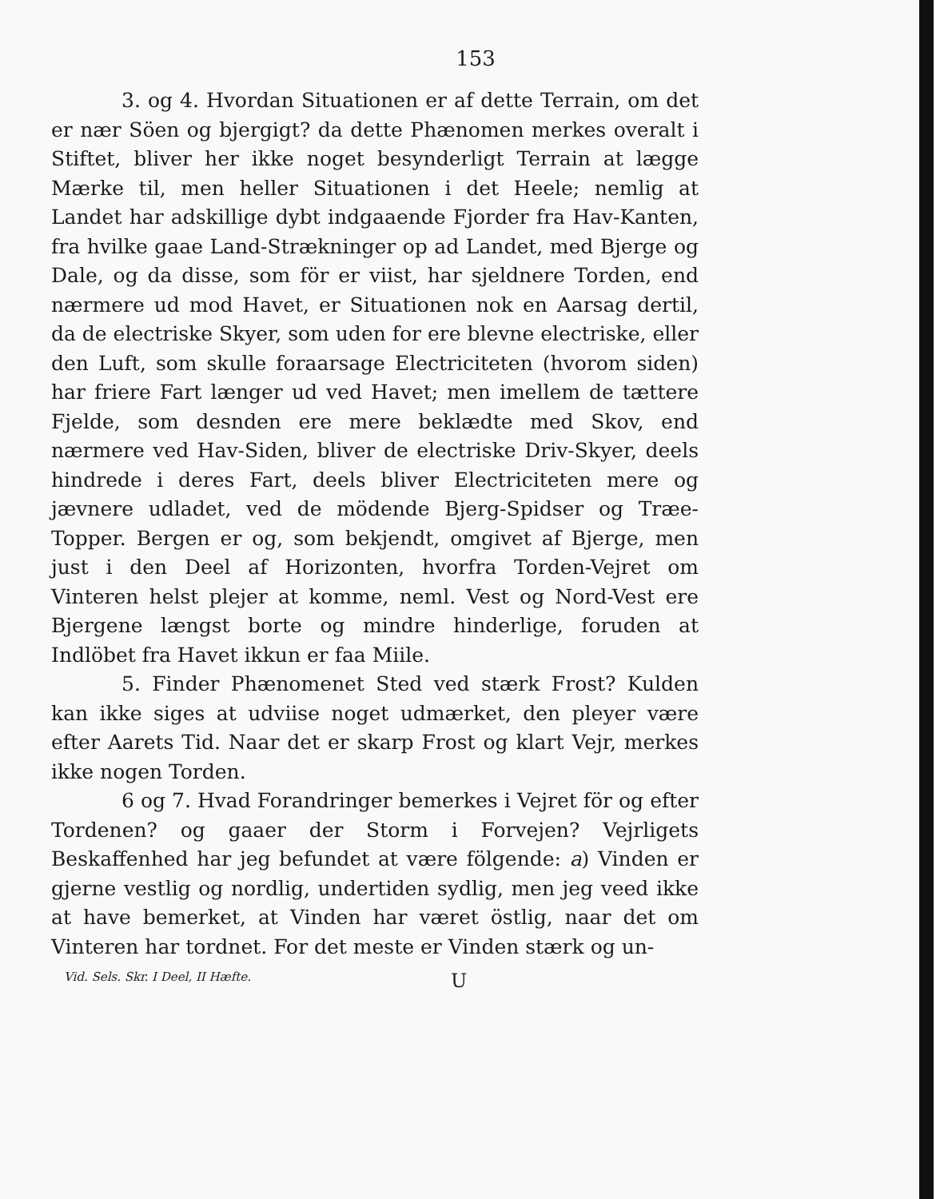153
3. og 4. Hvordan Situationen er af dette Terrain, om det er nær Söen og bjergigt? da dette Phænomen merkes overalt i Stiftet, bliver her ikke noget besynderligt Terrain at lægge Mærke til, men heller Situationen i det Heele; nemlig at Landet har adskillige dybt indgaaende Fjorder fra Hav-Kanten, fra hvilke gaae Land-Strækninger op ad Landet, med Bjerge og Dale, og da disse, som för er viist, har sjeldnere Torden, end nærmere ud mod Havet, er Situationen nok en Aarsag dertil, da de electriske Skyer, som uden for ere blevne electriske, eller den Luft, som skulle foraarsage Electriciteten (hvorom siden) har friere Fart længer ud ved Havet; men imellem de tættere Fjelde, som desnden ere mere beklædte med Skov, end nærmere ved Hav-Siden, bliver de electriske Driv-Skyer, deels hindrede i deres Fart, deels bliver Electriciteten mere og jævnere udladet, ved de mödende Bjerg-Spidser og Træe-Topper. Bergen er og, som bekjendt, omgivet af Bjerge, men just i den Deel af Horizonten, hvorfra Torden-Vejret om Vinteren helst plejer at komme, neml. Vest og Nord-Vest ere Bjergene længst borte og mindre hinderlige, foruden at Indlöbet fra Havet ikkun er faa Miile.
5. Finder Phænomenet Sted ved stærk Frost? Kulden kan ikke siges at udviise noget udmærket, den pleyer være efter Aarets Tid. Naar det er skarp Frost og klart Vejr, merkes ikke nogen Torden.
6 og 7. Hvad Forandringer bemerkes i Vejret för og efter Tordenen? og gaaer der Storm i Forvejen? Vejrligets Beskaffenhed har jeg befundet at være fölgende: a) Vinden er gjerne vestlig og nordlig, undertiden sydlig, men jeg veed ikke at have bemerket, at Vinden har været östlig, naar det om Vinteren har tordnet. For det meste er Vinden stærk og un-
Vid. Sels. Skr. I Deel, II Hæfte. U